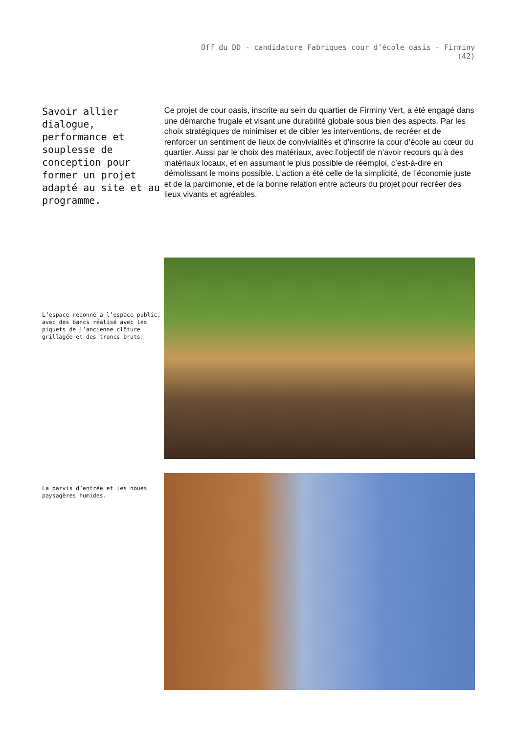Off du DD - candidature Fabriques cour d’école oasis - Firminy
(42)
Savoir allier dialogue, performance et souplesse de conception pour former un projet adapté au site et au programme.
Ce projet de cour oasis, inscrite au sein du quartier de Firminy Vert, a été engagé dans une démarche frugale et visant une durabilité globale sous bien des aspects. Par les choix stratégiques de minimiser et de cibler les interventions, de recréer et de renforcer un sentiment de lieux de convivialités et d’inscrire la cour d’école au cœur du quartier. Aussi par le choix des matériaux, avec l’objectif de n’avoir recours qu’à des matériaux locaux, et en assumant le plus possible de réemploi, c’est-à-dire en démolissant le moins possible. L’action a été celle de la simplicité, de l’économie juste et de la parcimonie, et de la bonne relation entre acteurs du projet pour recréer des lieux vivants et agréables.
L’espace redonné à l’espace public, avec des bancs réalisé avec les piquets de l’ancienne clôture grillagée et des troncs bruts.
La parvis d’entrée et les noues paysagères humides.